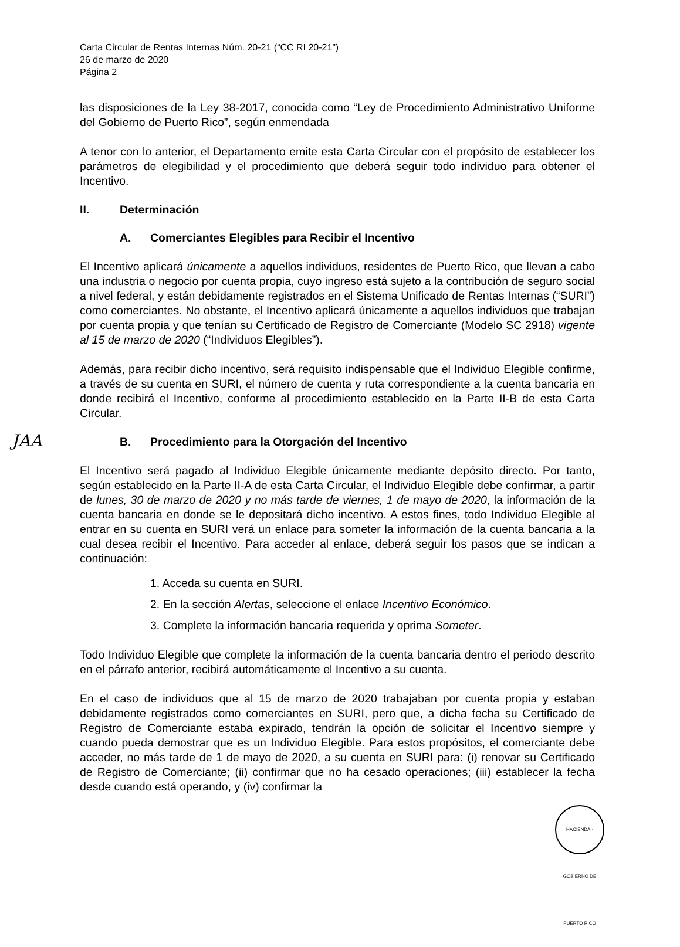JAA
Carta Circular de Rentas Internas Núm. 20-21 (“CC RI 20-21”)
26 de marzo de 2020
Página 2
las disposiciones de la Ley 38-2017, conocida como “Ley de Procedimiento Administrativo Uniforme del Gobierno de Puerto Rico”, según enmendada
A tenor con lo anterior, el Departamento emite esta Carta Circular con el propósito de establecer los parámetros de elegibilidad y el procedimiento que deberá seguir todo individuo para obtener el Incentivo.
II. Determinación
A. Comerciantes Elegibles para Recibir el Incentivo
El Incentivo aplicará únicamente a aquellos individuos, residentes de Puerto Rico, que llevan a cabo una industria o negocio por cuenta propia, cuyo ingreso está sujeto a la contribución de seguro social a nivel federal, y están debidamente registrados en el Sistema Unificado de Rentas Internas (“SURI”) como comerciantes. No obstante, el Incentivo aplicará únicamente a aquellos individuos que trabajan por cuenta propia y que tenían su Certificado de Registro de Comerciante (Modelo SC 2918) vigente al 15 de marzo de 2020 (“Individuos Elegibles”).
Además, para recibir dicho incentivo, será requisito indispensable que el Individuo Elegible confirme, a través de su cuenta en SURI, el número de cuenta y ruta correspondiente a la cuenta bancaria en donde recibirá el Incentivo, conforme al procedimiento establecido en la Parte II-B de esta Carta Circular.
B. Procedimiento para la Otorgación del Incentivo
El Incentivo será pagado al Individuo Elegible únicamente mediante depósito directo. Por tanto, según establecido en la Parte II-A de esta Carta Circular, el Individuo Elegible debe confirmar, a partir de lunes, 30 de marzo de 2020 y no más tarde de viernes, 1 de mayo de 2020, la información de la cuenta bancaria en donde se le depositará dicho incentivo. A estos fines, todo Individuo Elegible al entrar en su cuenta en SURI verá un enlace para someter la información de la cuenta bancaria a la cual desea recibir el Incentivo. Para acceder al enlace, deberá seguir los pasos que se indican a continuación:
1. Acceda su cuenta en SURI.
2. En la sección Alertas, seleccione el enlace Incentivo Económico.
3. Complete la información bancaria requerida y oprima Someter.
Todo Individuo Elegible que complete la información de la cuenta bancaria dentro el periodo descrito en el párrafo anterior, recibirá automáticamente el Incentivo a su cuenta.
En el caso de individuos que al 15 de marzo de 2020 trabajaban por cuenta propia y estaban debidamente registrados como comerciantes en SURI, pero que, a dicha fecha su Certificado de Registro de Comerciante estaba expirado, tendrán la opción de solicitar el Incentivo siempre y cuando pueda demostrar que es un Individuo Elegible. Para estos propósitos, el comerciante debe acceder, no más tarde de 1 de mayo de 2020, a su cuenta en SURI para: (i) renovar su Certificado de Registro de Comerciante; (ii) confirmar que no ha cesado operaciones; (iii) establecer la fecha desde cuando está operando, y (iv) confirmar la
HACIENDA · GOBIERNO DE PUERTO RICO